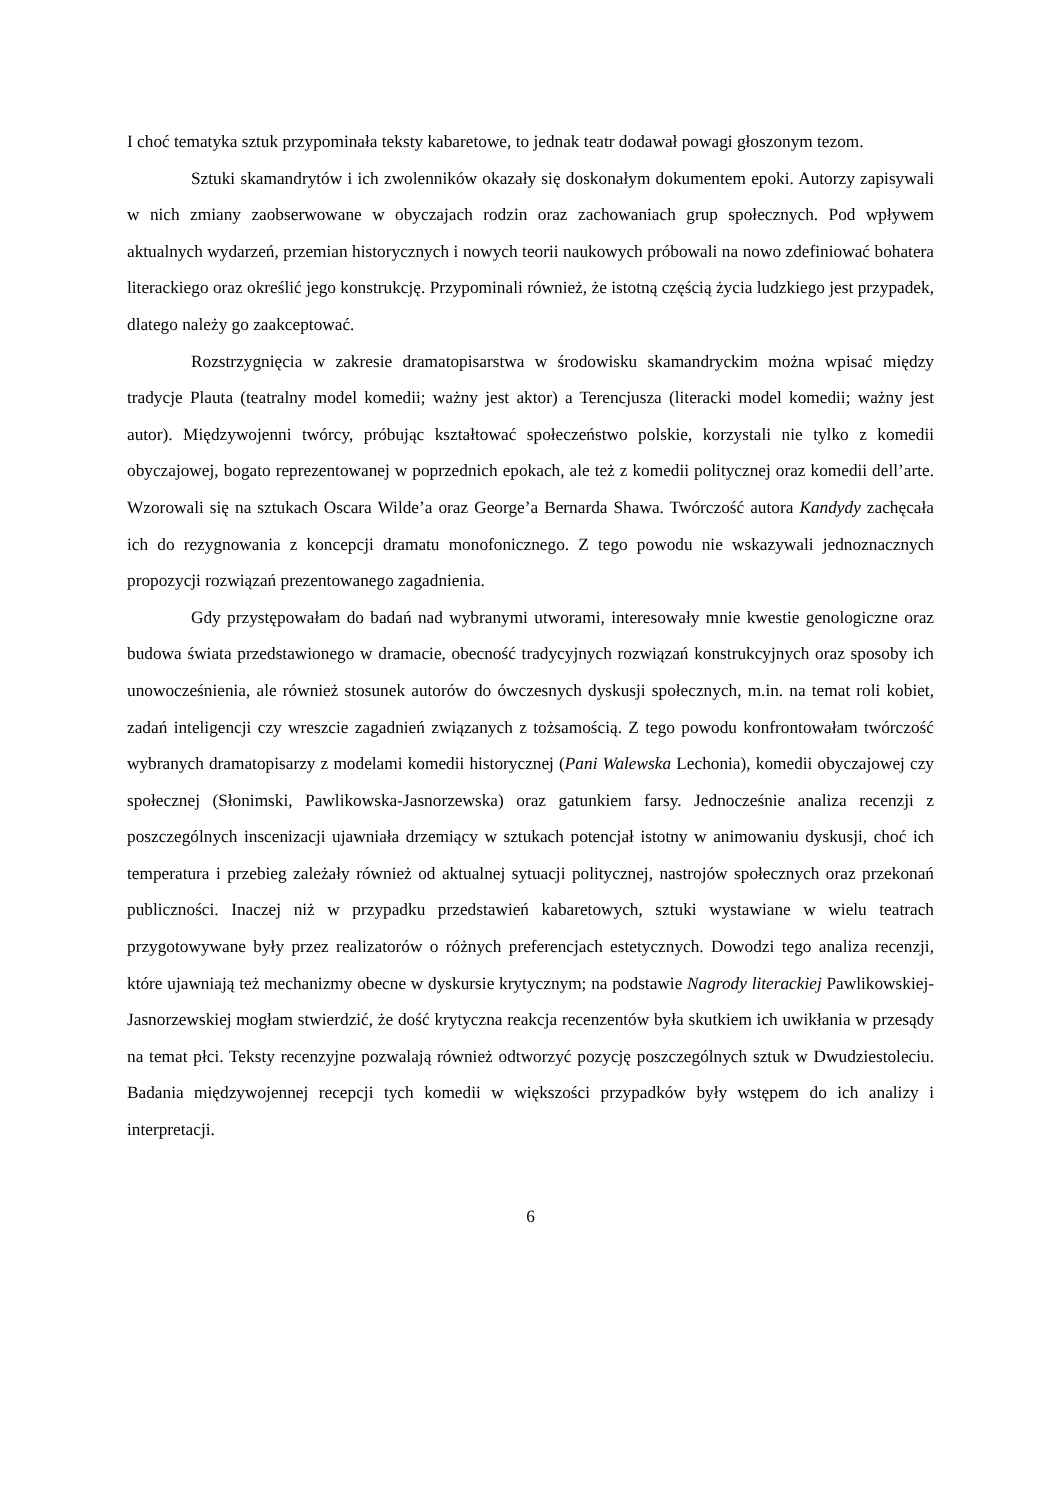I choć tematyka sztuk przypominała teksty kabaretowe, to jednak teatr dodawał powagi głoszonym tezom.
Sztuki skamandrytów i ich zwolenników okazały się doskonałym dokumentem epoki. Autorzy zapisywali w nich zmiany zaobserwowane w obyczajach rodzin oraz zachowaniach grup społecznych. Pod wpływem aktualnych wydarzeń, przemian historycznych i nowych teorii naukowych próbowali na nowo zdefiniować bohatera literackiego oraz określić jego konstrukcję. Przypominali również, że istotną częścią życia ludzkiego jest przypadek, dlatego należy go zaakceptować.
Rozstrzygnięcia w zakresie dramatopisarstwa w środowisku skamandryckim można wpisać między tradycje Plauta (teatralny model komedii; ważny jest aktor) a Terencjusza (literacki model komedii; ważny jest autor). Międzywojenni twórcy, próbując kształtować społeczeństwo polskie, korzystali nie tylko z komedii obyczajowej, bogato reprezentowanej w poprzednich epokach, ale też z komedii politycznej oraz komedii dell’arte. Wzorowali się na sztukach Oscara Wilde’a oraz George’a Bernarda Shawa. Twórczość autora Kandydy zachęcała ich do rezygnowania z koncepcji dramatu monofonicznego. Z tego powodu nie wskazywali jednoznacznych propozycji rozwiązań prezentowanego zagadnienia.
Gdy przystępowałam do badań nad wybranymi utworami, interesowały mnie kwestie genologiczne oraz budowa świata przedstawionego w dramacie, obecność tradycyjnych rozwiązań konstrukcyjnych oraz sposoby ich unowocześnienia, ale również stosunek autorów do ówczesnych dyskusji społecznych, m.in. na temat roli kobiet, zadań inteligencji czy wreszcie zagadnień związanych z tożsamością. Z tego powodu konfrontowałam twórczość wybranych dramatopisarzy z modelami komedii historycznej (Pani Walewska Lechonia), komedii obyczajowej czy społecznej (Słonimski, Pawlikowska-Jasnorzewska) oraz gatunkiem farsy. Jednocześnie analiza recenzji z poszczególnych inscenizacji ujawniała drzemiący w sztukach potencjał istotny w animowaniu dyskusji, choć ich temperatura i przebieg zależały również od aktualnej sytuacji politycznej, nastrojów społecznych oraz przekonań publiczności. Inaczej niż w przypadku przedstawień kabaretowych, sztuki wystawiane w wielu teatrach przygotowywane były przez realizatorów o różnych preferencjach estetycznych. Dowodzi tego analiza recenzji, które ujawniają też mechanizmy obecne w dyskursie krytycznym; na podstawie Nagrody literackiej Pawlikowskiej-Jasnorzewskiej mogłam stwierdzić, że dość krytyczna reakcja recenzentów była skutkiem ich uwikłania w przesądy na temat płci. Teksty recenzyjne pozwalają również odtworzyć pozycję poszczególnych sztuk w Dwudziestoleciu. Badania międzywojennej recepcji tych komedii w większości przypadków były wstępem do ich analizy i interpretacji.
6